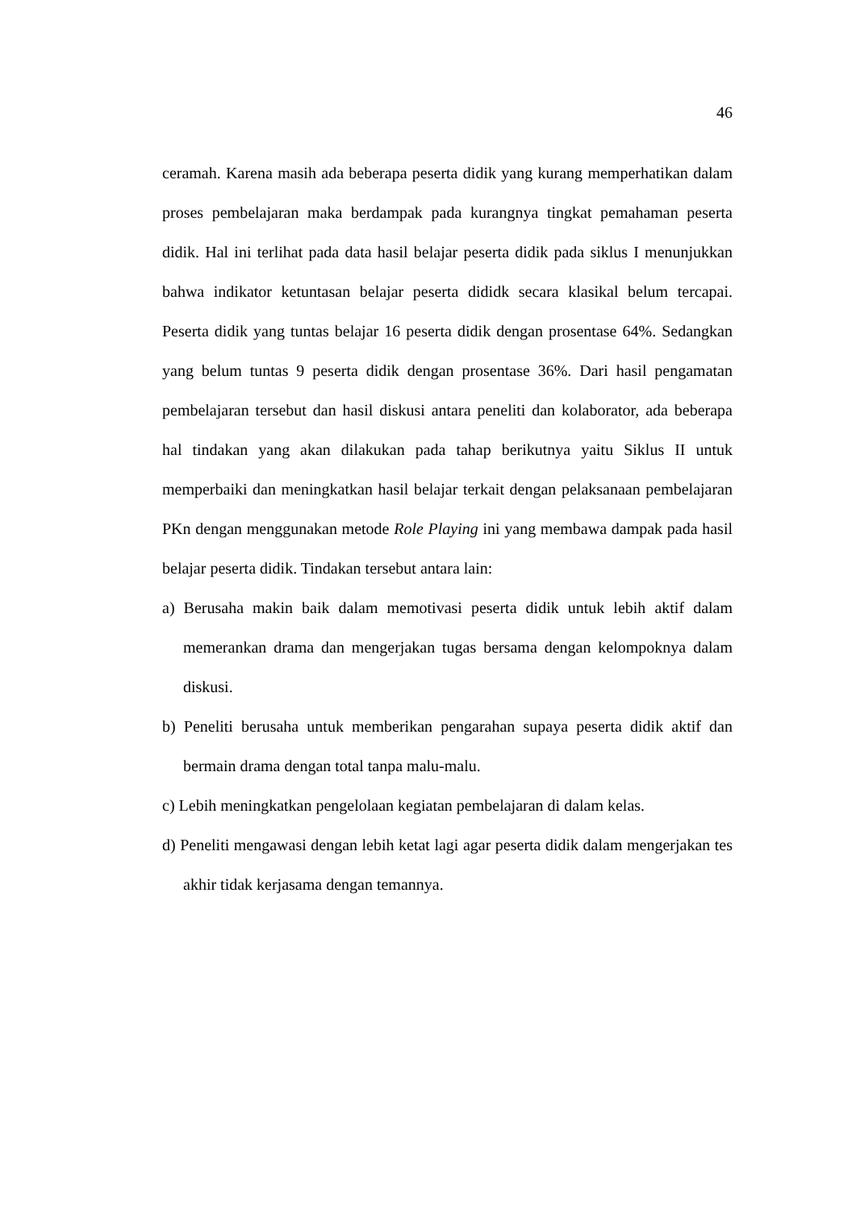46
ceramah. Karena masih ada beberapa peserta didik yang kurang memperhatikan dalam proses pembelajaran maka berdampak pada kurangnya tingkat pemahaman peserta didik. Hal ini terlihat pada data hasil belajar peserta didik pada siklus I menunjukkan bahwa indikator ketuntasan belajar peserta dididk secara klasikal belum tercapai. Peserta didik yang tuntas belajar 16 peserta didik dengan prosentase 64%. Sedangkan yang belum tuntas 9 peserta didik dengan prosentase 36%. Dari hasil pengamatan pembelajaran tersebut dan hasil diskusi antara peneliti dan kolaborator, ada beberapa hal tindakan yang akan dilakukan pada tahap berikutnya yaitu Siklus II untuk memperbaiki dan meningkatkan hasil belajar terkait dengan pelaksanaan pembelajaran PKn dengan menggunakan metode Role Playing ini yang membawa dampak pada hasil belajar peserta didik. Tindakan tersebut antara lain:
a) Berusaha makin baik dalam memotivasi peserta didik untuk lebih aktif dalam memerankan drama dan mengerjakan tugas bersama dengan kelompoknya dalam diskusi.
b) Peneliti berusaha untuk memberikan pengarahan supaya peserta didik aktif dan bermain drama dengan total tanpa malu-malu.
c) Lebih meningkatkan pengelolaan kegiatan pembelajaran di dalam kelas.
d) Peneliti mengawasi dengan lebih ketat lagi agar peserta didik dalam mengerjakan tes akhir tidak kerjasama dengan temannya.